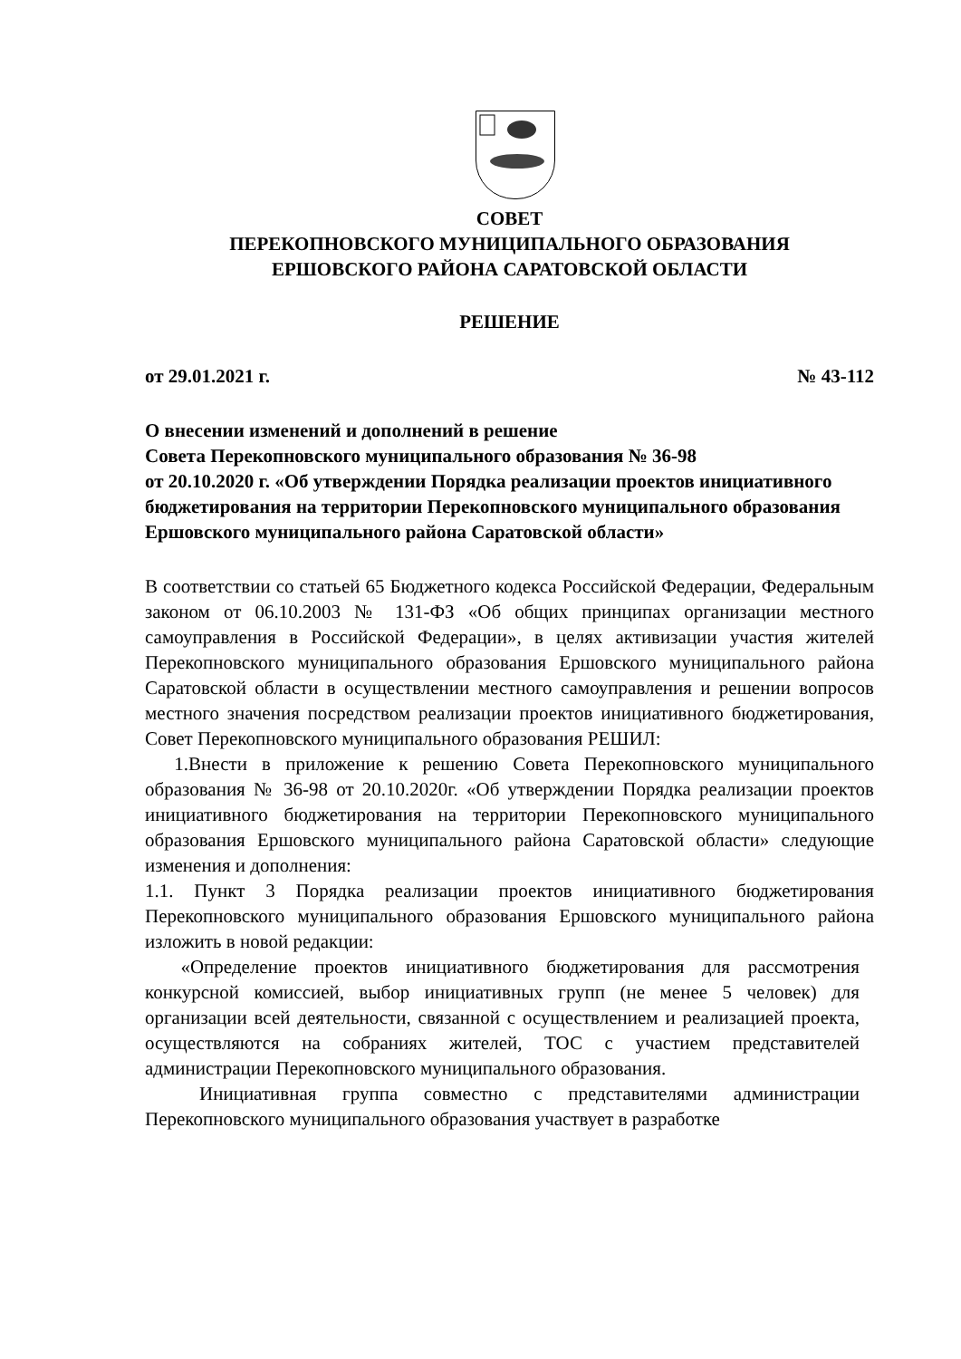СОВЕТ
ПЕРЕКОПНОВСКОГО МУНИЦИПАЛЬНОГО ОБРАЗОВАНИЯ
ЕРШОВСКОГО РАЙОНА САРАТОВСКОЙ ОБЛАСТИ
РЕШЕНИЕ
от 29.01.2021 г. № 43-112
О внесении изменений и дополнений в решение
Совета Перекопновского муниципального образования № 36-98
от 20.10.2020 г. «Об утверждении Порядка реализации проектов инициативного бюджетирования на территории Перекопновского муниципального образования Ершовского муниципального района Саратовской области»
В соответствии со статьей 65 Бюджетного кодекса Российской Федерации, Федеральным законом от 06.10.2003 № 131-ФЗ «Об общих принципах организации местного самоуправления в Российской Федерации», в целях активизации участия жителей Перекопновского муниципального образования Ершовского муниципального района Саратовской области в осуществлении местного самоуправления и решении вопросов местного значения посредством реализации проектов инициативного бюджетирования, Совет Перекопновского муниципального образования РЕШИЛ:
1.Внести в приложение к решению Совета Перекопновского муниципального образования № 36-98 от 20.10.2020г. «Об утверждении Порядка реализации проектов инициативного бюджетирования на территории Перекопновского муниципального образования Ершовского муниципального района Саратовской области» следующие изменения и дополнения:
1.1. Пункт 3 Порядка реализации проектов инициативного бюджетирования Перекопновского муниципального образования Ершовского муниципального района изложить в новой редакции:
«Определение проектов инициативного бюджетирования для рассмотрения конкурсной комиссией, выбор инициативных групп (не менее 5 человек) для организации всей деятельности, связанной с осуществлением и реализацией проекта, осуществляются на собраниях жителей, ТОС с участием представителей администрации Перекопновского муниципального образования.
Инициативная группа совместно с представителями администрации Перекопновского муниципального образования участвует в разработке